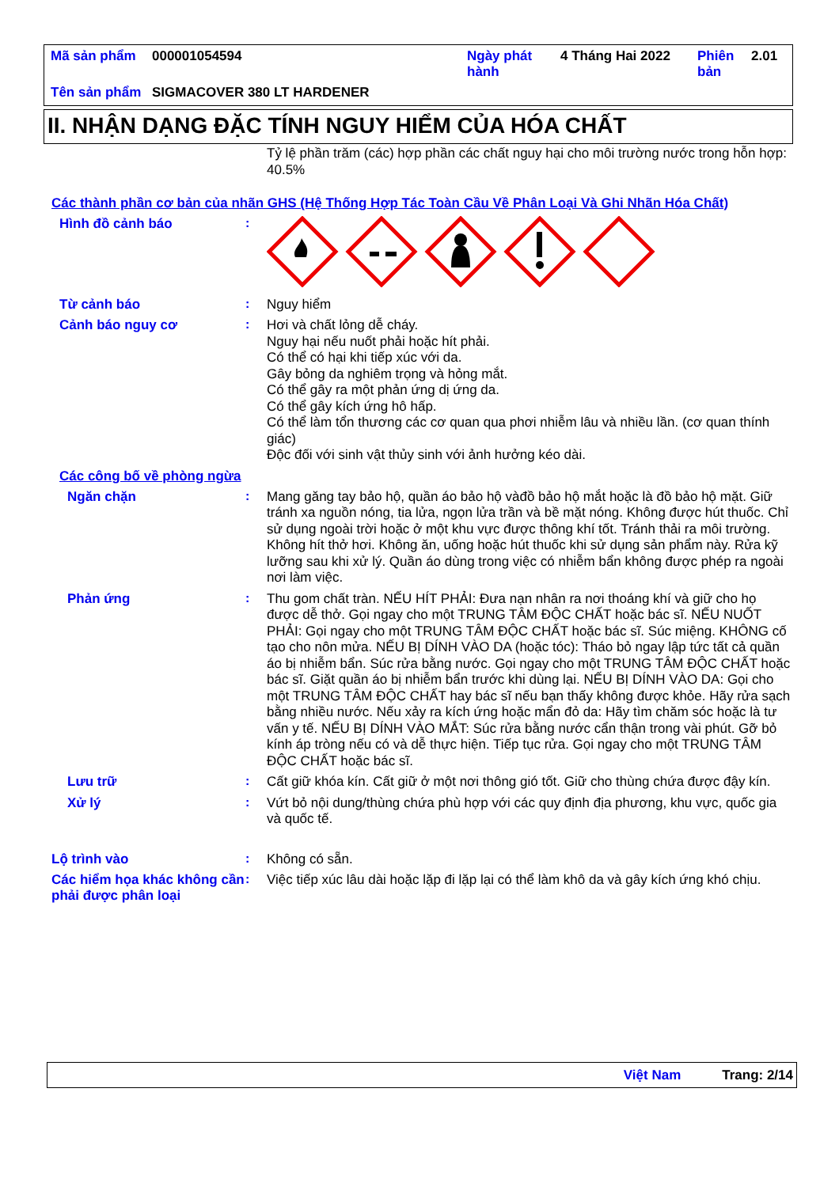| Mã sản phẩm | 000001054594 | Ngày phát hành | 4 Tháng Hai 2022 | Phiên bản | 2.01 |
| Tên sản phẩm | SIGMACOVER 380 LT HARDENER | | | | |
II. NHẬN DẠNG ĐẶC TÍNH NGUY HIỂM CỦA HÓA CHẤT
Tỷ lệ phần trăm (các) hợp phần các chất nguy hại cho môi trường nước trong hỗn hợp: 40.5%
Các thành phần cơ bản của nhãn GHS (Hệ Thống Hợp Tác Toàn Cầu Về Phân Loại Và Ghi Nhãn Hóa Chất)
Hình đồ cảnh báo :
Từ cảnh báo :
Nguy hiểm
Cảnh báo nguy cơ :
Hơi và chất lỏng dễ cháy.
Nguy hại nếu nuốt phải hoặc hít phải.
Có thể có hại khi tiếp xúc với da.
Gây bỏng da nghiêm trọng và hỏng mắt.
Có thể gây ra một phản ứng dị ứng da.
Có thể gây kích ứng hô hấp.
Có thể làm tổn thương các cơ quan qua phơi nhiễm lâu và nhiều lần. (cơ quan thính giác)
Độc đối với sinh vật thủy sinh với ảnh hưởng kéo dài.
Các công bố về phòng ngừa
Ngăn chặn :
Mang găng tay bảo hộ, quần áo bảo hộ vàđồ bảo hộ mắt hoặc là đồ bảo hộ mặt. Giữ tránh xa nguồn nóng, tia lửa, ngọn lửa trần và bề mặt nóng. Không được hút thuốc. Chỉ sử dụng ngoài trời hoặc ở một khu vực được thông khí tốt. Tránh thải ra môi trường. Không hít thở hơi. Không ăn, uống hoặc hút thuốc khi sử dụng sản phẩm này. Rửa kỹ lưỡng sau khi xử lý. Quần áo dùng trong việc có nhiễm bẩn không được phép ra ngoài nơi làm việc.
Phản ứng :
Thu gom chất tràn. NẾU HÍT PHẢI: Đưa nạn nhân ra nơi thoáng khí và giữ cho họ được dễ thở. Gọi ngay cho một TRUNG TÂM ĐỘC CHẤT hoặc bác sĩ. NẾU NUỐT PHẢI: Gọi ngay cho một TRUNG TÂM ĐỘC CHẤT hoặc bác sĩ. Súc miệng. KHÔNG cố tạo cho nôn mửa. NẾU BỊ DÍNH VÀO DA (hoặc tóc): Tháo bỏ ngay lập tức tất cả quần áo bị nhiễm bẩn. Súc rửa bằng nước. Gọi ngay cho một TRUNG TÂM ĐỘC CHẤT hoặc bác sĩ. Giặt quần áo bị nhiễm bẩn trước khi dùng lại. NẾU BỊ DÍNH VÀO DA: Gọi cho một TRUNG TÂM ĐỘC CHẤT hay bác sĩ nếu bạn thấy không được khỏe. Hãy rửa sạch bằng nhiều nước. Nếu xảy ra kích ứng hoặc mẩn đỏ da: Hãy tìm chăm sóc hoặc là tư vấn y tế. NẾU BỊ DÍNH VÀO MẮT: Súc rửa bằng nước cẩn thận trong vài phút. Gỡ bỏ kính áp tròng nếu có và dễ thực hiện. Tiếp tục rửa. Gọi ngay cho một TRUNG TÂM ĐỘC CHẤT hoặc bác sĩ.
Lưu trữ :
Cất giữ khóa kín. Cất giữ ở một nơi thông gió tốt. Giữ cho thùng chứa được đậy kín.
Xử lý :
Vứt bỏ nội dung/thùng chứa phù hợp với các quy định địa phương, khu vực, quốc gia và quốc tế.
Lộ trình vào :
Không có sẵn.
Các hiểm họa khác không cần phải được phân loại
:
Việc tiếp xúc lâu dài hoặc lặp đi lặp lại có thể làm khô da và gây kích ứng khó chịu.
Việt Nam Trang: 2/14